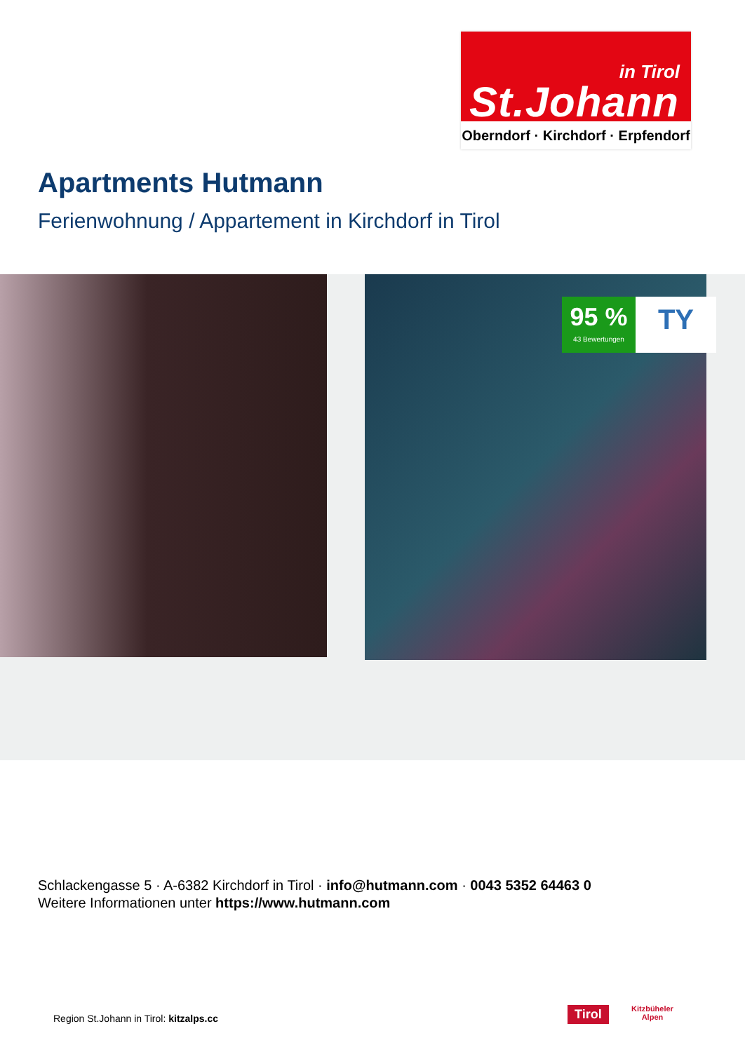in Tirol
St.Johann
Oberndorf · Kirchdorf · Erpfendorf
Apartments Hutmann
Ferienwohnung / Appartement in Kirchdorf in Tirol
95 %
43 Bewertungen
TY
Schlackengasse 5 · A-6382 Kirchdorf in Tirol · info@hutmann.com · 0043 5352 64463 0
Weitere Informationen unter https://www.hutmann.com
Region St.Johann in Tirol: kitzalps.cc
Tirol
Kitzbüheler
Alpen